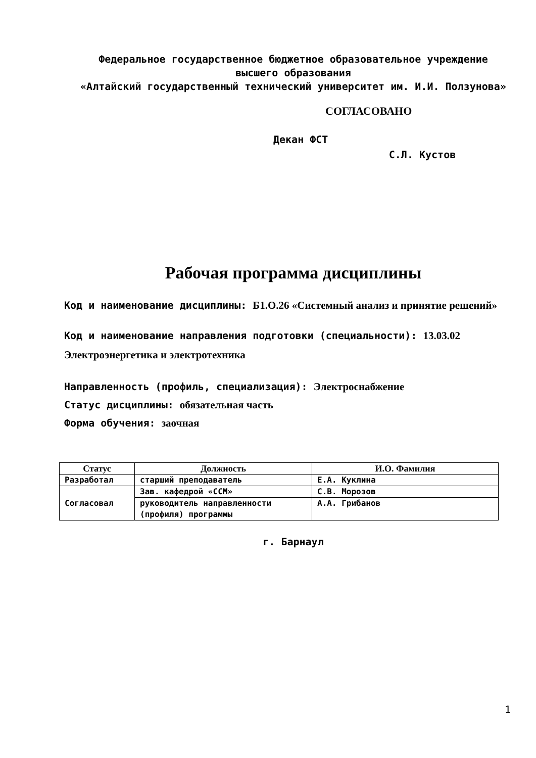Федеральное государственное бюджетное образовательное учреждение
высшего образования
«Алтайский государственный технический университет им. И.И. Ползунова»
СОГЛАСОВАНО
Декан ФСТ С.Л. Кустов
Рабочая программа дисциплины
Код и наименование дисциплины: Б1.О.26 «Системный анализ и принятие решений»
Код и наименование направления подготовки (специальности): 13.03.02 Электроэнергетика и электротехника
Направленность (профиль, специализация): Электроснабжение
Статус дисциплины: обязательная часть
Форма обучения: заочная
| Статус | Должность | И.О. Фамилия |
| --- | --- | --- |
| Разработал | старший преподаватель | Е.А. Куклина |
| Согласовал | Зав. кафедрой «ССМ» | С.В. Морозов |
| | руководитель направленности (профиля) программы | А.А. Грибанов |
г. Барнаул
1